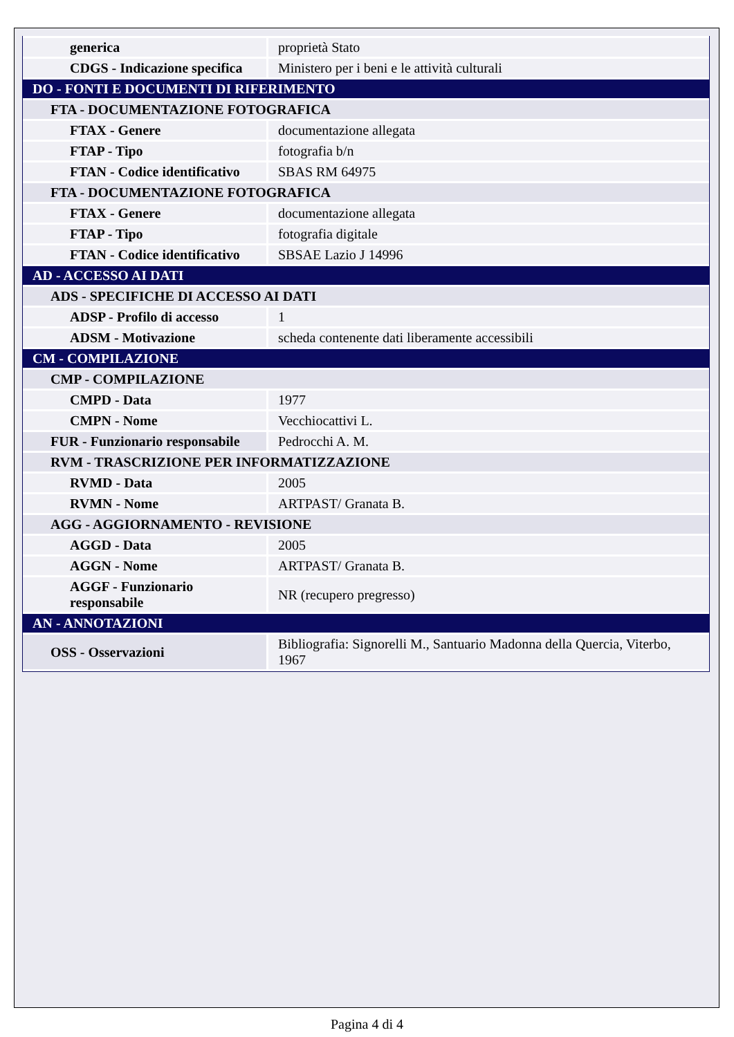| generica | proprietà Stato |
| CDGS - Indicazione specifica | Ministero per i beni e le attività culturali |
| DO - FONTI E DOCUMENTI DI RIFERIMENTO | |
| FTA - DOCUMENTAZIONE FOTOGRAFICA | |
| FTAX - Genere | documentazione allegata |
| FTAP - Tipo | fotografia b/n |
| FTAN - Codice identificativo | SBAS RM 64975 |
| FTA - DOCUMENTAZIONE FOTOGRAFICA | |
| FTAX - Genere | documentazione allegata |
| FTAP - Tipo | fotografia digitale |
| FTAN - Codice identificativo | SBSAE Lazio J 14996 |
| AD - ACCESSO AI DATI | |
| ADS - SPECIFICHE DI ACCESSO AI DATI | |
| ADSP - Profilo di accesso | 1 |
| ADSM - Motivazione | scheda contenente dati liberamente accessibili |
| CM - COMPILAZIONE | |
| CMP - COMPILAZIONE | |
| CMPD - Data | 1977 |
| CMPN - Nome | Vecchiocattivi L. |
| FUR - Funzionario responsabile | Pedrocchi A. M. |
| RVM - TRASCRIZIONE PER INFORMATIZZAZIONE | |
| RVMD - Data | 2005 |
| RVMN - Nome | ARTPAST/ Granata B. |
| AGG - AGGIORNAMENTO - REVISIONE | |
| AGGD - Data | 2005 |
| AGGN - Nome | ARTPAST/ Granata B. |
| AGGF - Funzionario responsabile | NR (recupero pregresso) |
| AN - ANNOTAZIONI | |
| OSS - Osservazioni | Bibliografia: Signorelli M., Santuario Madonna della Quercia, Viterbo, 1967 |
Pagina 4 di 4